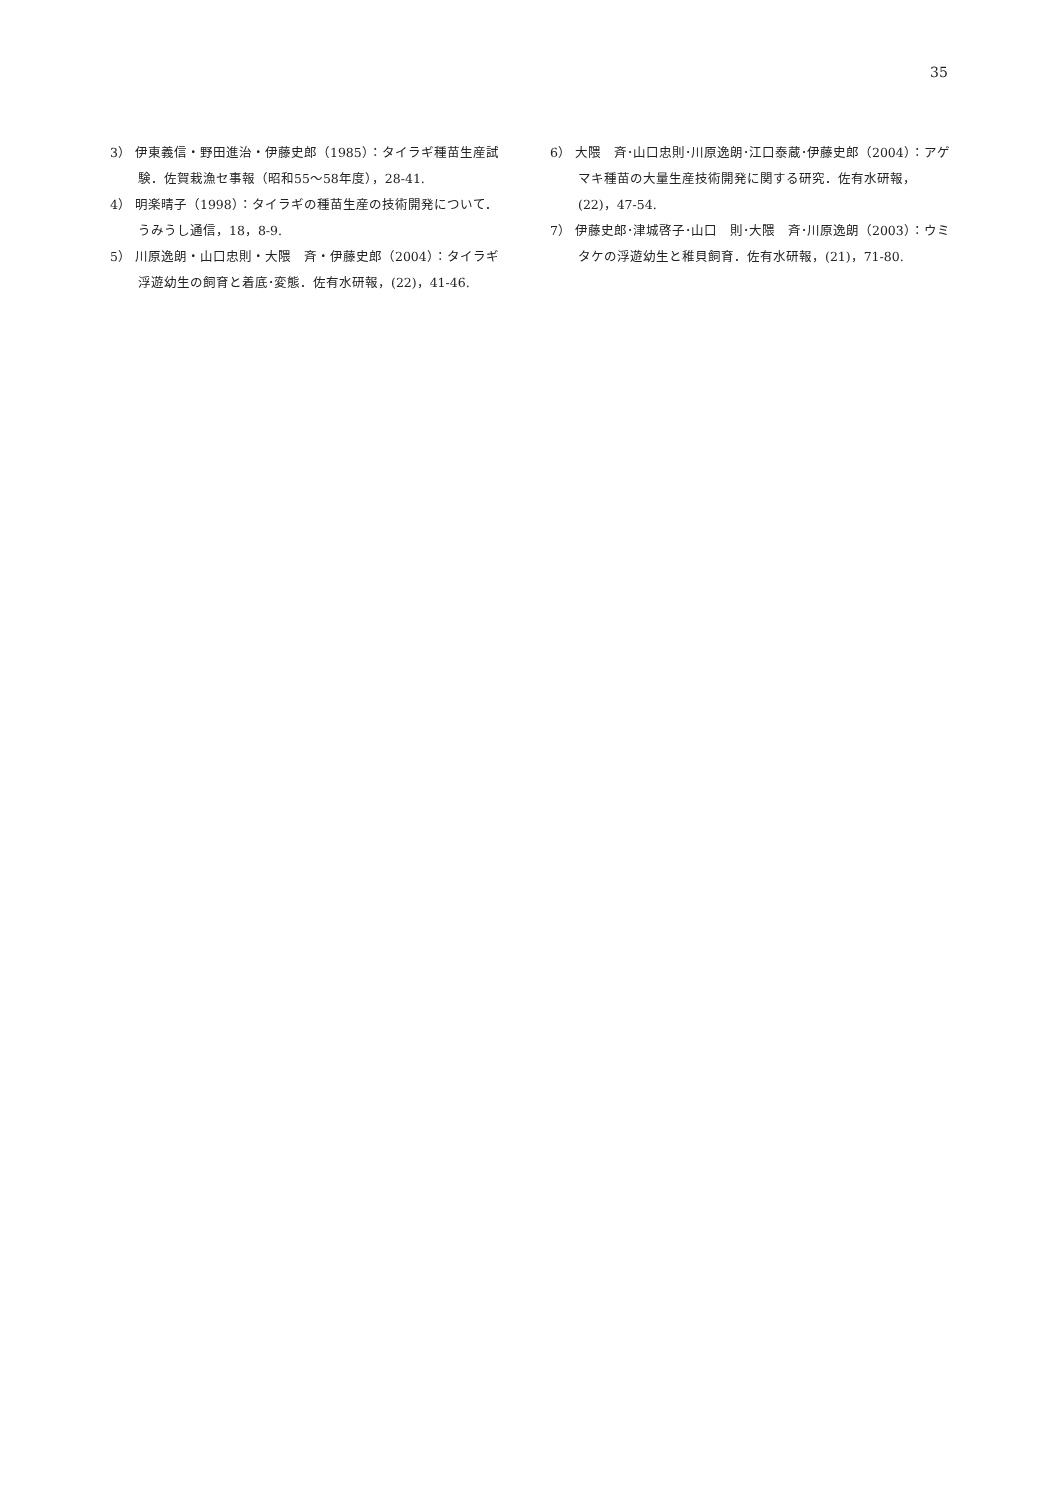35
3） 伊東義信・野田進治・伊藤史郎（1985）：タイラギ種苗生産試験．佐賀栽漁セ事報（昭和55～58年度），28-41.
4） 明楽晴子（1998）：タイラギの種苗生産の技術開発について．うみうし通信，18，8-9.
5） 川原逸朗・山口忠則・大隈　斉・伊藤史郎（2004）：タイラギ浮遊幼生の飼育と着底･変態．佐有水研報，(22)，41-46.
6） 大隈　斉･山口忠則･川原逸朗･江口泰蔵･伊藤史郎（2004）：アゲマキ種苗の大量生産技術開発に関する研究．佐有水研報，(22)，47-54.
7） 伊藤史郎･津城啓子･山口　則･大隈　斉･川原逸朗（2003）：ウミタケの浮遊幼生と稚貝飼育．佐有水研報，(21)，71-80.